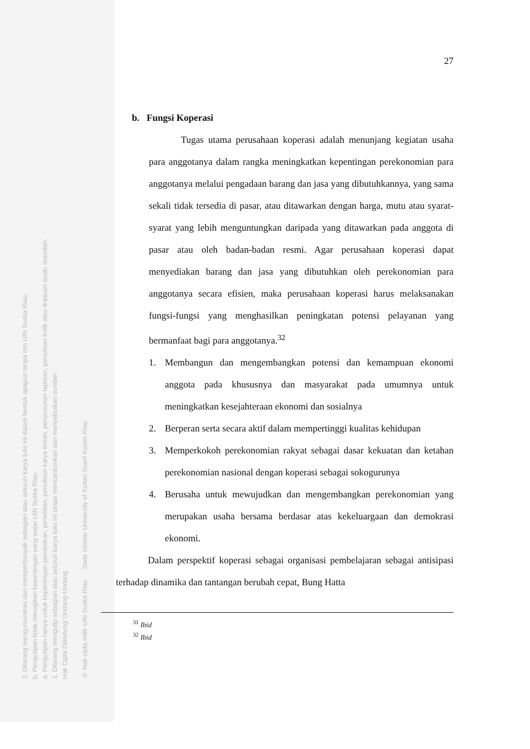2. Dilarang mengumumkan dan memperbanyak sebagian atau seluruh karya tulis ini dalam bentuk apapun tanpa izin UIN Suska Riau.
b. Pengutipan tidak merugikan kepentingan yang wajar UIN Suska Riau.
a. Pengutipan hanya untuk kepentingan pendidikan, penelitian, penulisan karya ilmiah, penyusunan laporan, penulisan kritik atau tinjauan suatu masalah.
1. Dilarang mengutip sebagian atau seluruh karya tulis ini tanpa mencantumkan dan menyebutkan sumber:
Hak Cipta Dilindungi Undang-Undang
© Hak cipta milik UIN Suska Riau State Islamic University of Sultan Syarif Kasim Riau
27
b. Fungsi Koperasi
Tugas utama perusahaan koperasi adalah menunjang kegiatan usaha para anggotanya dalam rangka meningkatkan kepentingan perekonomian para anggotanya melalui pengadaan barang dan jasa yang dibutuhkannya, yang sama sekali tidak tersedia di pasar, atau ditawarkan dengan harga, mutu atau syarat-syarat yang lebih menguntungkan daripada yang ditawarkan pada anggota di pasar atau oleh badan-badan resmi. Agar perusahaan koperasi dapat menyediakan barang dan jasa yang dibutuhkan oleh perekonomian para anggotanya secara efisien, maka perusahaan koperasi harus melaksanakan fungsi-fungsi yang menghasilkan peningkatan potensi pelayanan yang bermanfaat bagi para anggotanya.<sup>32</sup>
1. Membangun dan mengembangkan potensi dan kemampuan ekonomi anggota pada khususnya dan masyarakat pada umumnya untuk meningkatkan kesejahteraan ekonomi dan sosialnya
2. Berperan serta secara aktif dalam mempertinggi kualitas kehidupan
3. Memperkokoh perekonomian rakyat sebagai dasar kekuatan dan ketahan perekonomian nasional dengan koperasi sebagai sokogurunya
4. Berusaha untuk mewujudkan dan mengembangkan perekonomian yang merupakan usaha bersama berdasar atas kekeluargaan dan demokrasi ekonomi.
Dalam perspektif koperasi sebagai organisasi pembelajaran sebagai antisipasi terhadap dinamika dan tantangan berubah cepat, Bung Hatta
<sup>31</sup> Ibid
<sup>32</sup> Ibid